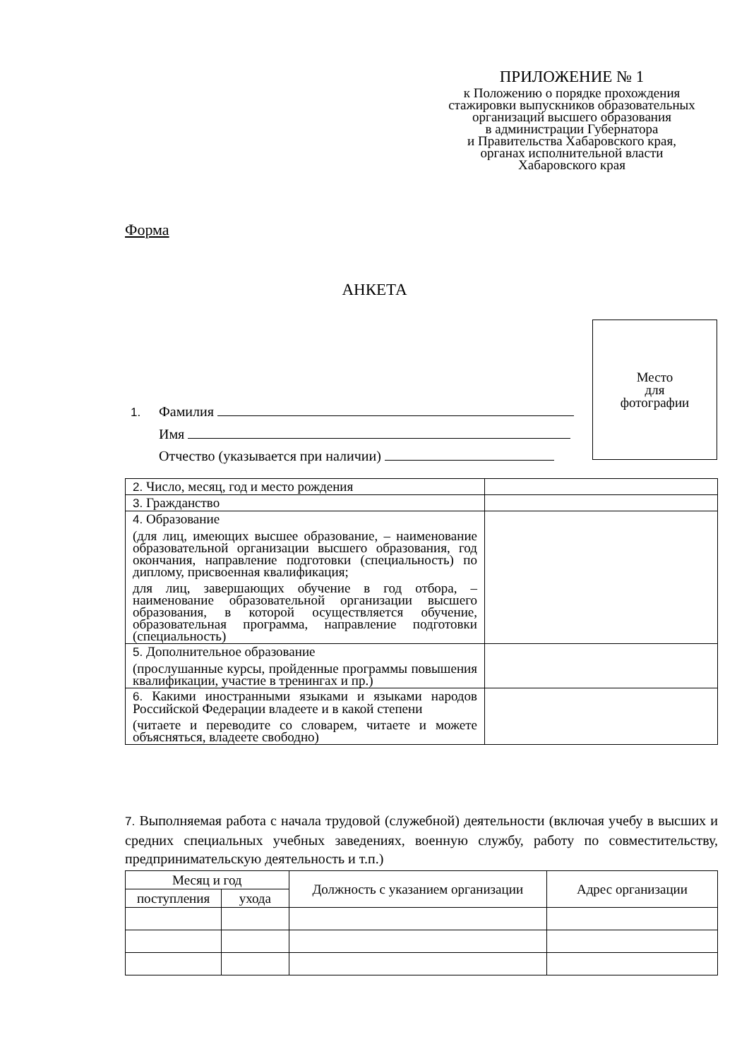ПРИЛОЖЕНИЕ № 1
к Положению о порядке прохождения
стажировки выпускников образовательных
организаций высшего образования
в администрации Губернатора
и Правительства Хабаровского края,
органах исполнительной власти
Хабаровского края
Форма
АНКЕТА
Место
для
фотографии
1. Фамилия
Имя
Отчество (указывается при наличии)
| 2. Число, месяц, год и место рождения | |
| 3. Гражданство | |
| 4. Образование (для лиц, имеющих высшее образование, – наименование образовательной организации высшего образования, год окончания, направление подготовки (специальность) по диплому, присвоенная квалификация; для лиц, завершающих обучение в год отбора, – наименование образовательной организации высшего образования, в которой осуществляется обучение, образовательная программа, направление подготовки (специальность) | |
| 5. Дополнительное образование (прослушанные курсы, пройденные программы повышения квалификации, участие в тренингах и пр.) | |
| 6. Какими иностранными языками и языками народов Российской Федерации владеете и в какой степени (читаете и переводите со словарем, читаете и можете объясняться, владеете свободно) | |
7. Выполняемая работа с начала трудовой (служебной) деятельности (включая учебу в высших и средних специальных учебных заведениях, военную службу, работу по совместительству, предпринимательскую деятельность и т.п.)
| Месяц и год | | Должность с указанием организации | Адрес организации |
| --- | --- | --- | --- |
| поступления | ухода | | |